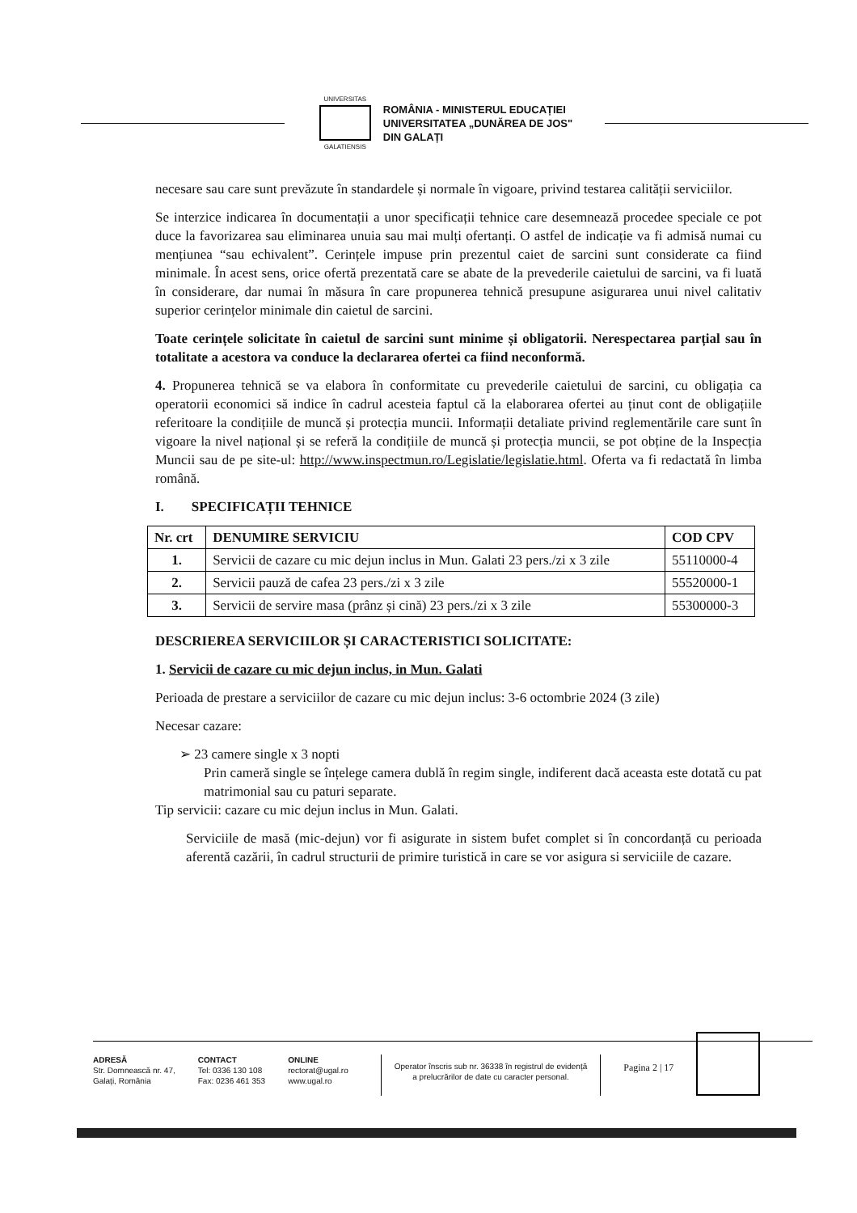UNIVERSITAS
GALATIENSIS
ROMÂNIA - MINISTERUL EDUCAȚIEI
UNIVERSITATEA „DUNĂREA DE JOS"
DIN GALAȚI
necesare sau care sunt prevăzute în standardele și normale în vigoare, privind testarea calității serviciilor.
Se interzice indicarea în documentații a unor specificații tehnice care desemnează procedee speciale ce pot duce la favorizarea sau eliminarea unuia sau mai mulți ofertanți. O astfel de indicație va fi admisă numai cu mențiunea “sau echivalent”. Cerințele impuse prin prezentul caiet de sarcini sunt considerate ca fiind minimale. În acest sens, orice ofertă prezentată care se abate de la prevederile caietului de sarcini, va fi luată în considerare, dar numai în măsura în care propunerea tehnică presupune asigurarea unui nivel calitativ superior cerințelor minimale din caietul de sarcini.
Toate cerințele solicitate în caietul de sarcini sunt minime și obligatorii. Nerespectarea parțial sau în totalitate a acestora va conduce la declararea ofertei ca fiind neconformă.
4. Propunerea tehnică se va elabora în conformitate cu prevederile caietului de sarcini, cu obligația ca operatorii economici să indice în cadrul acesteia faptul că la elaborarea ofertei au ținut cont de obligațiile referitoare la condițiile de muncă și protecția muncii. Informații detaliate privind reglementările care sunt în vigoare la nivel național și se referă la condițiile de muncă și protecția muncii, se pot obține de la Inspecția Muncii sau de pe site-ul: http://www.inspectmun.ro/Legislatie/legislatie.html. Oferta va fi redactată în limba română.
I. SPECIFICAȚII TEHNICE
| Nr. crt | DENUMIRE SERVICIU | COD CPV |
| --- | --- | --- |
| 1. | Servicii de cazare cu mic dejun inclus in Mun. Galati 23 pers./zi x 3 zile | 55110000-4 |
| 2. | Servicii pauză de cafea 23 pers./zi x 3 zile | 55520000-1 |
| 3. | Servicii de servire masa (prânz și cină) 23 pers./zi x 3 zile | 55300000-3 |
DESCRIEREA SERVICIILOR ȘI CARACTERISTICI SOLICITATE:
1. Servicii de cazare cu mic dejun inclus, in Mun. Galati
Perioada de prestare a serviciilor de cazare cu mic dejun inclus: 3-6 octombrie 2024 (3 zile)
Necesar cazare:
➢ 23 camere single x 3 nopti
Prin cameră single se înțelege camera dublă în regim single, indiferent dacă aceasta este dotată cu pat matrimonial sau cu paturi separate.
Tip servicii: cazare cu mic dejun inclus in Mun. Galati.
Serviciile de masă (mic-dejun) vor fi asigurate in sistem bufet complet si în concordanță cu perioada aferentă cazării, în cadrul structurii de primire turistică in care se vor asigura si serviciile de cazare.
ADRESĂ
Str. Domnească nr. 47,
Galați, România
CONTACT
Tel: 0336 130 108
Fax: 0236 461 353
ONLINE
rectorat@ugal.ro
www.ugal.ro
Operator înscris sub nr. 36338 în registrul de evidență
a prelucrărilor de date cu caracter personal.
Pagina 2 | 17